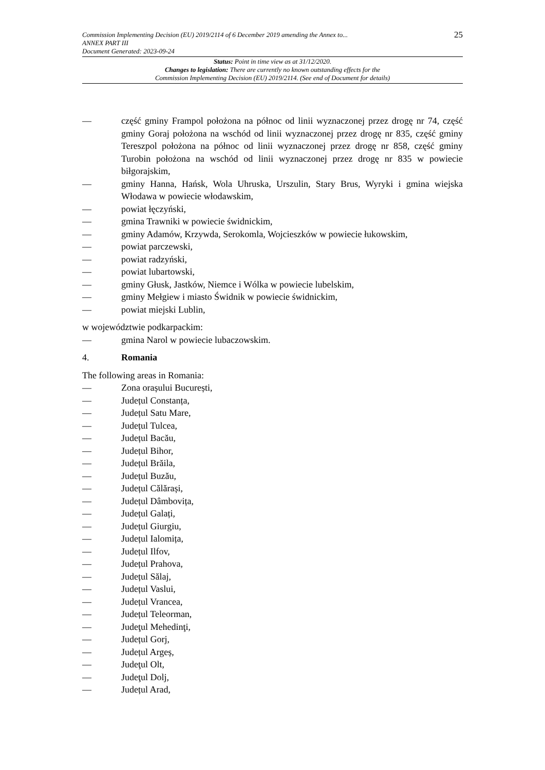Commission Implementing Decision (EU) 2019/2114 of 6 December 2019 amending the Annex to...
ANNEX PART III
Document Generated: 2023-09-24
25
Status: Point in time view as at 31/12/2020.
Changes to legislation: There are currently no known outstanding effects for the
Commission Implementing Decision (EU) 2019/2114. (See end of Document for details)
— część gminy Frampol położona na północ od linii wyznaczonej przez drogę nr 74, część gminy Goraj położona na wschód od linii wyznaczonej przez drogę nr 835, część gminy Tereszpol położona na północ od linii wyznaczonej przez drogę nr 858, część gminy Turobin położona na wschód od linii wyznaczonej przez drogę nr 835 w powiecie biłgorajskim,
— gminy Hanna, Hańsk, Wola Uhruska, Urszulin, Stary Brus, Wyryki i gmina wiejska Włodawa w powiecie włodawskim,
— powiat łęczyński,
— gmina Trawniki w powiecie świdnickim,
— gminy Adamów, Krzywda, Serokomla, Wojcieszków w powiecie łukowskim,
— powiat parczewski,
— powiat radzyński,
— powiat lubartowski,
— gminy Głusk, Jastków, Niemce i Wólka w powiecie lubelskim,
— gminy Mełgiew i miasto Świdnik w powiecie świdnickim,
— powiat miejski Lublin,
w województwie podkarpackim:
— gmina Narol w powiecie lubaczowskim.
4. Romania
The following areas in Romania:
— Zona orașului București,
— Județul Constanța,
— Județul Satu Mare,
— Județul Tulcea,
— Județul Bacău,
— Județul Bihor,
— Județul Brăila,
— Județul Buzău,
— Județul Călărași,
— Județul Dâmbovița,
— Județul Galați,
— Județul Giurgiu,
— Județul Ialomița,
— Județul Ilfov,
— Județul Prahova,
— Județul Sălaj,
— Județul Vaslui,
— Județul Vrancea,
— Județul Teleorman,
— Judeţul Mehedinţi,
— Județul Gorj,
— Județul Argeș,
— Judeţul Olt,
— Judeţul Dolj,
— Județul Arad,